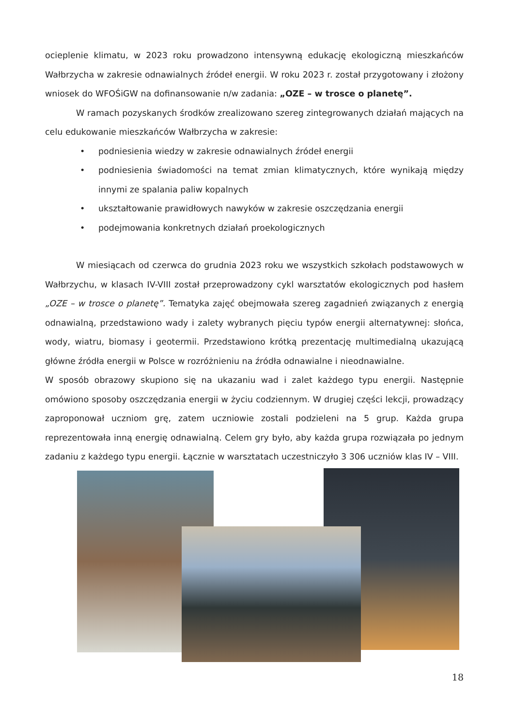ocieplenie klimatu, w 2023 roku prowadzono intensywną edukację ekologiczną mieszkańców Wałbrzycha w zakresie odnawialnych źródeł energii. W roku 2023 r. został przygotowany i złożony wniosek do WFOŚiGW na dofinansowanie n/w zadania: „OZE – w trosce o planetę”.
W ramach pozyskanych środków zrealizowano szereg zintegrowanych działań mających na celu edukowanie mieszkańców Wałbrzycha w zakresie:
• podniesienia wiedzy w zakresie odnawialnych źródeł energii
• podniesienia świadomości na temat zmian klimatycznych, które wynikają między innymi ze spalania paliw kopalnych
• ukształtowanie prawidłowych nawyków w zakresie oszczędzania energii
• podejmowania konkretnych działań proekologicznych
W miesiącach od czerwca do grudnia 2023 roku we wszystkich szkołach podstawowych w Wałbrzychu, w klasach IV-VIII został przeprowadzony cykl warsztatów ekologicznych pod hasłem „OZE – w trosce o planetę”. Tematyka zajęć obejmowała szereg zagadnień związanych z energią odnawialną, przedstawiono wady i zalety wybranych pięciu typów energii alternatywnej: słońca, wody, wiatru, biomasy i geotermii. Przedstawiono krótką prezentację multimedialną ukazującą główne źródła energii w Polsce w rozróżnieniu na źródła odnawialne i nieodnawialne.
W sposób obrazowy skupiono się na ukazaniu wad i zalet każdego typu energii. Następnie omówiono sposoby oszczędzania energii w życiu codziennym. W drugiej części lekcji, prowadzący zaproponował uczniom grę, zatem uczniowie zostali podzieleni na 5 grup. Każda grupa reprezentowała inną energię odnawialną. Celem gry było, aby każda grupa rozwiązała po jednym zadaniu z każdego typu energii. Łącznie w warsztatach uczestniczyło 3 306 uczniów klas IV – VIII.
18